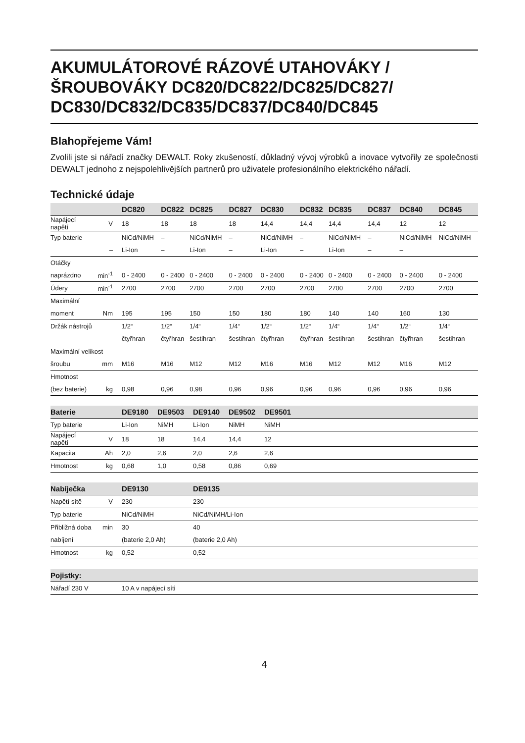AKUMULÁTOROVÉ RÁZOVÉ UTAHOVÁKY / ŠROUBOVÁKY DC820/DC822/DC825/DC827/ DC830/DC832/DC835/DC837/DC840/DC845
Blahopřejeme Vám!
Zvolili jste si nářadí značky DEWALT. Roky zkušeností, důkladný vývoj výrobků a inovace vytvořily ze společnosti DEWALT jednoho z nejspolehlivějších partnerů pro uživatele profesionálního elektrického nářadí.
Technické údaje
| | | DC820 | DC822 | DC825 | DC827 | DC830 | DC832 | DC835 | DC837 | DC840 | DC845 |
| --- | --- | --- | --- | --- | --- | --- | --- | --- | --- | --- | --- |
| Napájecí napětí | V | 18 | 18 | 18 | 18 | 14,4 | 14,4 | 14,4 | 14,4 | 12 | 12 |
| Typ baterie | | NiCd/NiMH | – | NiCd/NiMH | – | NiCd/NiMH | – | NiCd/NiMH | – | NiCd/NiMH | NiCd/NiMH |
| | – | Li-Ion | – | Li-Ion | – | Li-Ion | – | Li-Ion | – | – | |
| Otáčky | | | | | | | | | | | |
| naprázdno | min<sup>-1</sup> | 0 - 2400 | 0 - 2400 | 0 - 2400 | 0 - 2400 | 0 - 2400 | 0 - 2400 | 0 - 2400 | 0 - 2400 | 0 - 2400 | 0 - 2400 |
| Údery | min<sup>-1</sup> | 2700 | 2700 | 2700 | 2700 | 2700 | 2700 | 2700 | 2700 | 2700 | 2700 |
| Maximální | | | | | | | | | | | |
| moment | Nm | 195 | 195 | 150 | 150 | 180 | 180 | 140 | 140 | 160 | 130 |
| Držák nástrojů | | 1/2“ | 1/2“ | 1/4“ | 1/4“ | 1/2“ | 1/2“ | 1/4“ | 1/4“ | 1/2“ | 1/4“ |
| | | čtyřhran | čtyřhran | šestihran | šestihran | čtyřhran | čtyřhran | šestihran | šestihran | čtyřhran | šestihran |
| Maximální velikost | | | | | | | | | | | |
| šroubu | mm | M16 | M16 | M12 | M12 | M16 | M16 | M12 | M12 | M16 | M12 |
| Hmotnost | | | | | | | | | | | |
| (bez baterie) | kg | 0,98 | 0,96 | 0,98 | 0,96 | 0,96 | 0,96 | 0,96 | 0,96 | 0,96 | 0,96 |
| Baterie | | DE9180 | DE9503 | DE9140 | DE9502 | DE9501 | |
| --- | --- | --- | --- | --- | --- | --- | --- |
| Typ baterie | | Li-Ion | NiMH | Li-Ion | NiMH | NiMH | |
| Napájecí napětí | V | 18 | 18 | 14,4 | 14,4 | 12 | |
| Kapacita | Ah | 2,0 | 2,6 | 2,0 | 2,6 | 2,6 | |
| Hmotnost | kg | 0,68 | 1,0 | 0,58 | 0,86 | 0,69 | |
| Nabíječka | | DE9130 | DE9135 |
| --- | --- | --- | --- |
| Napětí sítě | V | 230 | 230 |
| Typ baterie | | NiCd/NiMH | NiCd/NiMH/Li-Ion |
| Přibližná doba | min | 30 | 40 |
| nabíjení | | (baterie 2,0 Ah) | (baterie 2,0 Ah) |
| Hmotnost | kg | 0,52 | 0,52 |
| Pojistky: | |
| --- | --- |
| Nářadí 230 V | 10 A v napájecí síti |
4